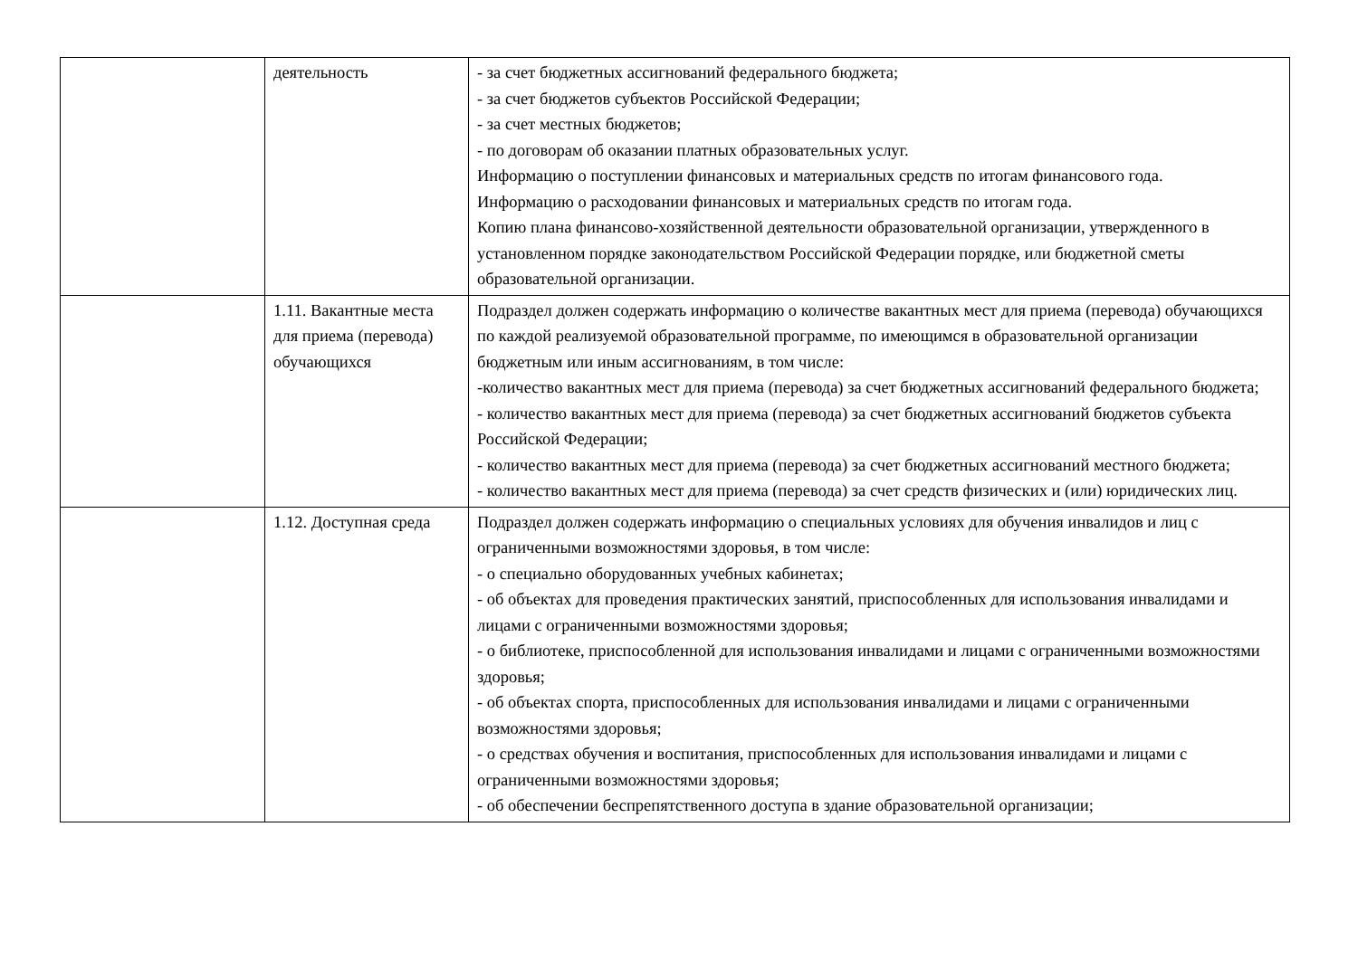| | деятельность | - за счет бюджетных ассигнований федерального бюджета; - за счет бюджетов субъектов Российской Федерации; - за счет местных бюджетов; - по договорам об оказании платных образовательных услуг. Информацию о поступлении финансовых и материальных средств по итогам финансового года. Информацию о расходовании финансовых и материальных средств по итогам года. Копию плана финансово-хозяйственной деятельности образовательной организации, утвержденного в установленном порядке законодательством Российской Федерации порядке, или бюджетной сметы образовательной организации. |
| | 1.11. Вакантные места для приема (перевода) обучающихся | Подраздел должен содержать информацию о количестве вакантных мест для приема (перевода) обучающихся по каждой реализуемой образовательной программе, по имеющимся в образовательной организации бюджетным или иным ассигнованиям, в том числе: -количество вакантных мест для приема (перевода) за счет бюджетных ассигнований федерального бюджета; - количество вакантных мест для приема (перевода) за счет бюджетных ассигнований бюджетов субъекта Российской Федерации; - количество вакантных мест для приема (перевода) за счет бюджетных ассигнований местного бюджета; - количество вакантных мест для приема (перевода) за счет средств физических и (или) юридических лиц. |
| | 1.12. Доступная среда | Подраздел должен содержать информацию о специальных условиях для обучения инвалидов и лиц с ограниченными возможностями здоровья, в том числе: - о специально оборудованных учебных кабинетах; - об объектах для проведения практических занятий, приспособленных для использования инвалидами и лицами с ограниченными возможностями здоровья; - о библиотеке, приспособленной для использования инвалидами и лицами с ограниченными возможностями здоровья; - об объектах спорта, приспособленных для использования инвалидами и лицами с ограниченными возможностями здоровья; - о средствах обучения и воспитания, приспособленных для использования инвалидами и лицами с ограниченными возможностями здоровья; - об обеспечении беспрепятственного доступа в здание образовательной организации; |